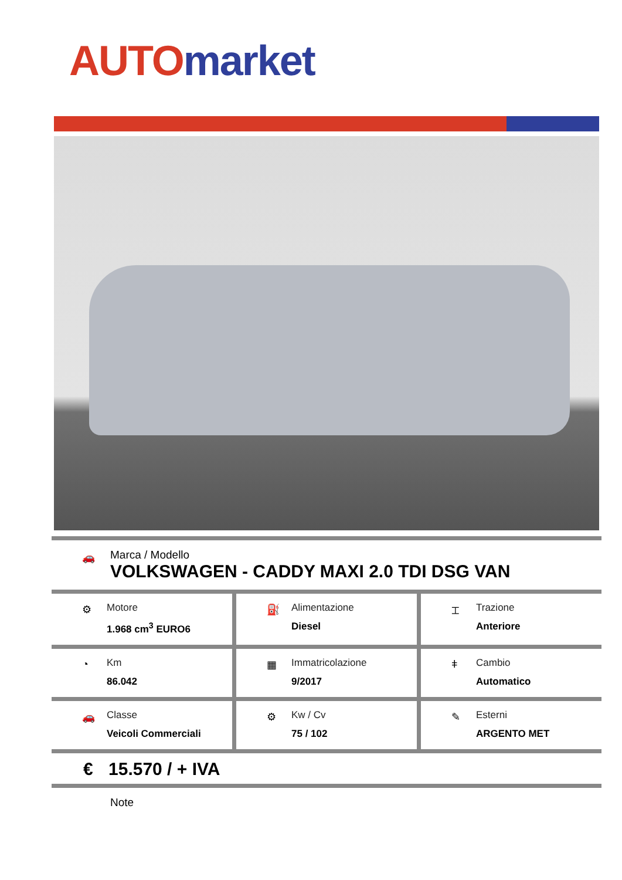AUTO market
🚗
Marca / Modello
VOLKSWAGEN - CADDY MAXI 2.0 TDI DSG VAN
⚙
Motore
1.968 cm<sup>3</sup> EURO6
⛽
Alimentazione
Diesel
⌶
Trazione
Anteriore
◔
Km
86.042
▦
Immatricolazione
9/2017
ǂ
Cambio
Automatico
🚗
Classe
Veicoli Commerciali
⚙
Kw / Cv
75 / 102
✎
Esterni
ARGENTO MET
€ 15.570 / + IVA
Note